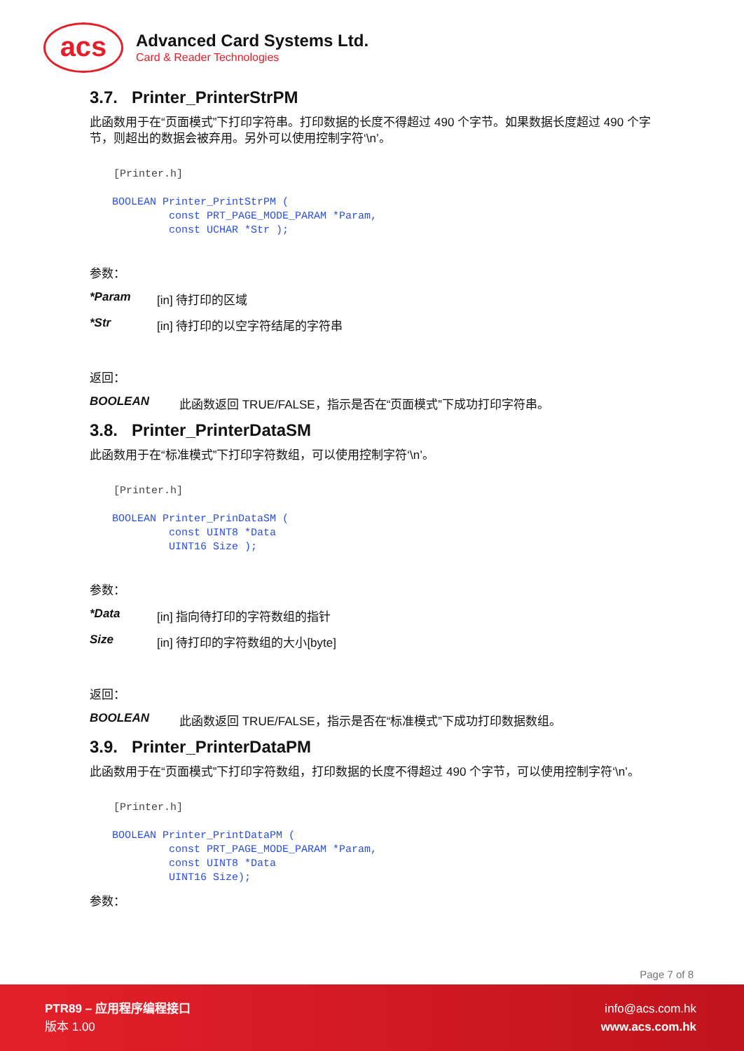acs
Advanced Card Systems Ltd.
Card & Reader Technologies
3.7. Printer_PrinterStrPM
此函数用于在“页面模式”下打印字符串。打印数据的长度不得超过 490 个字节。如果数据长度超过 490 个字节，则超出的数据会被弃用。另外可以使用控制字符‘\n’。
[Printer.h]
BOOLEAN Printer_PrintStrPM (
         const PRT_PAGE_MODE_PARAM *Param,
         const UCHAR *Str );
参数：
*Param [in] 待打印的区域
*Str [in] 待打印的以空字符结尾的字符串
返回：
BOOLEAN 此函数返回 TRUE/FALSE，指示是否在“页面模式”下成功打印字符串。
3.8. Printer_PrinterDataSM
此函数用于在“标准模式”下打印字符数组，可以使用控制字符‘\n’。
[Printer.h]
BOOLEAN Printer_PrinDataSM (
         const UINT8 *Data
         UINT16 Size );
参数：
*Data [in] 指向待打印的字符数组的指针
Size [in] 待打印的字符数组的大小[byte]
返回：
BOOLEAN 此函数返回 TRUE/FALSE，指示是否在“标准模式”下成功打印数据数组。
3.9. Printer_PrinterDataPM
此函数用于在“页面模式”下打印字符数组，打印数据的长度不得超过 490 个字节，可以使用控制字符‘\n’。
[Printer.h]
BOOLEAN Printer_PrintDataPM (
         const PRT_PAGE_MODE_PARAM *Param,
         const UINT8 *Data
         UINT16 Size);
参数：
Page 7 of 8
PTR89 – 应用程序编程接口
版本 1.00
info@acs.com.hk
www.acs.com.hk